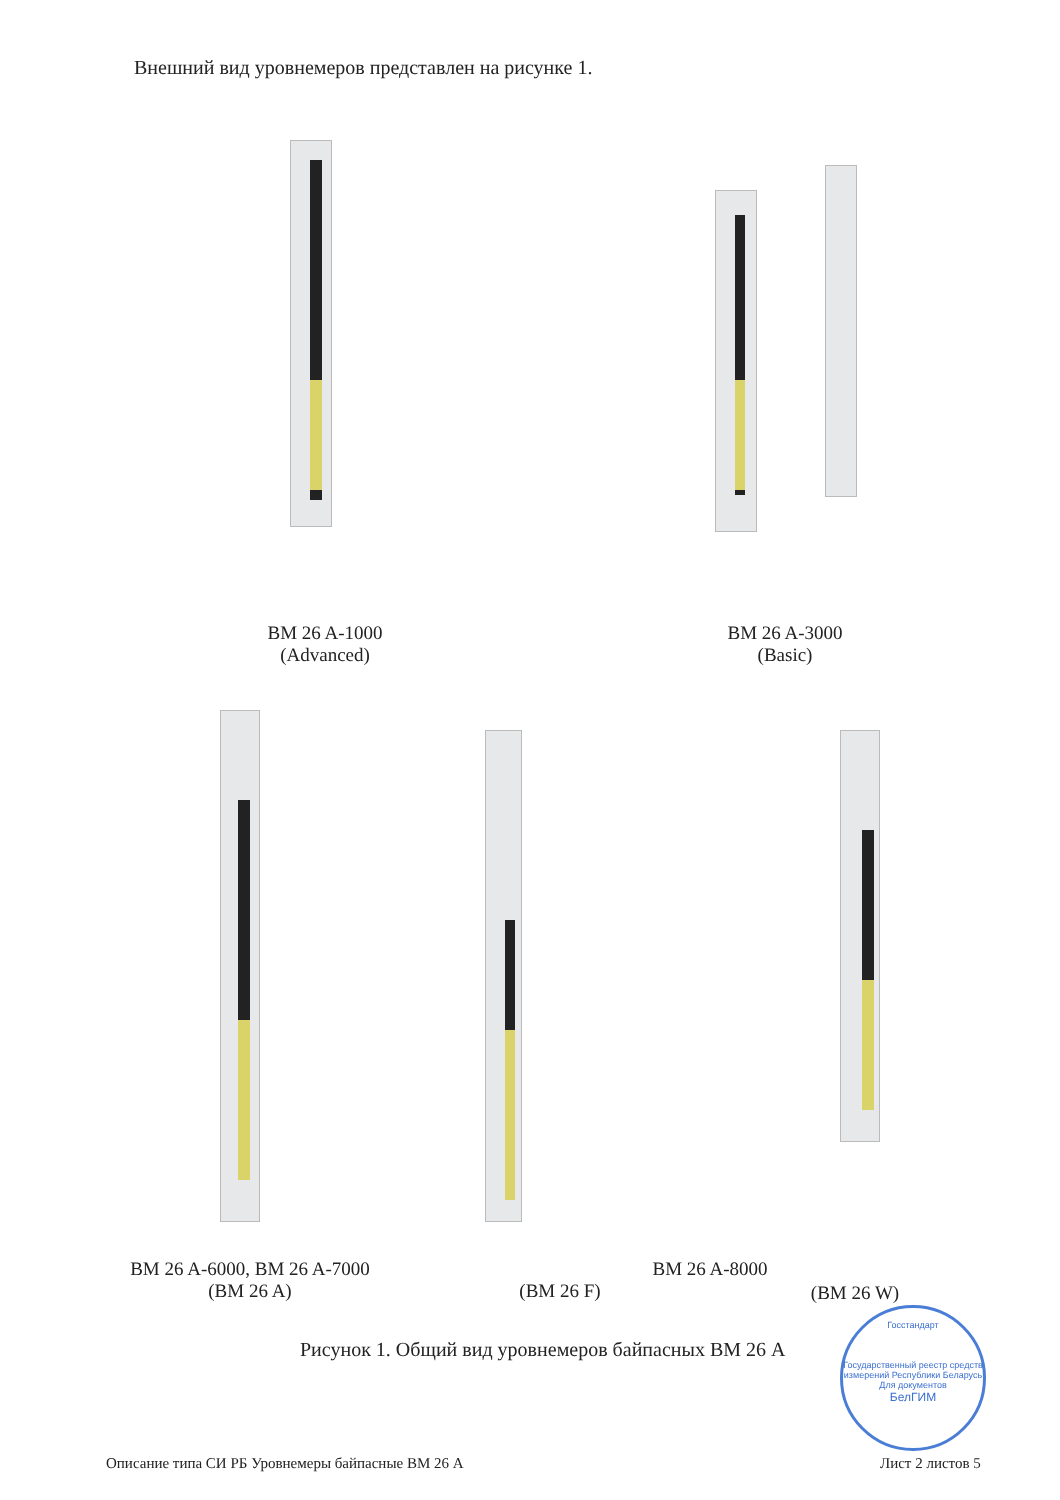Внешний вид уровнемеров представлен на рисунке 1.
BM 26 A-1000
(Advanced)
BM 26 A-3000
(Basic)
BM 26 A-6000, BM 26 A-7000
(BM 26 A)
(BM 26 F)
BM 26 A-8000
(BM 26 W)
Рисунок 1. Общий вид уровнемеров байпасных ВМ 26 А
Госстандарт
Государственный реестр средств измерений Республики Беларусь
Для документов
БелГИМ
Описание типа СИ РБ Уровнемеры байпасные ВМ 26 А
Лист 2 листов 5